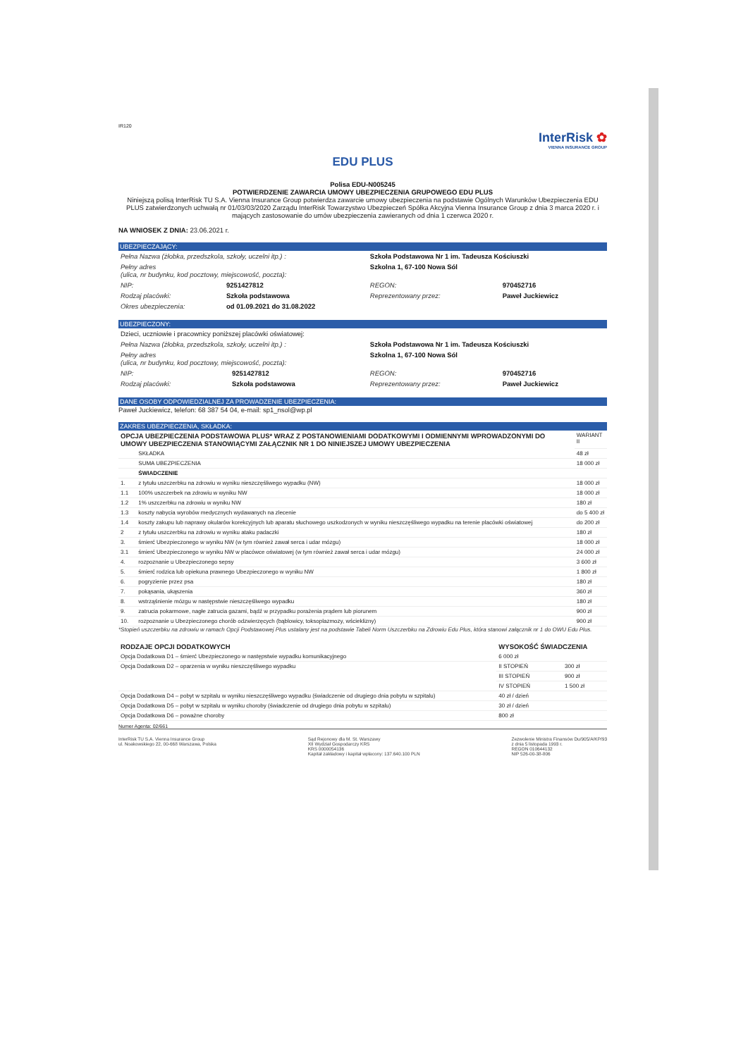IR120
InterRisk ✿
VIENNA INSURANCE GROUP
EDU PLUS
Polisa EDU-N005245
POTWIERDZENIE ZAWARCIA UMOWY UBEZPIECZENIA GRUPOWEGO EDU PLUS
Niniejszą polisą InterRisk TU S.A. Vienna Insurance Group potwierdza zawarcie umowy ubezpieczenia na podstawie Ogólnych Warunków Ubezpieczenia EDU PLUS zatwierdzonych uchwałą nr 01/03/03/2020 Zarządu InterRisk Towarzystwo Ubezpieczeń Spółka Akcyjna Vienna Insurance Group z dnia 3 marca 2020 r. i mających zastosowanie do umów ubezpieczenia zawieranych od dnia 1 czerwca 2020 r.
NA WNIOSEK Z DNIA: 23.06.2021 r.
UBEZPIECZAJĄCY:
| Pełna Nazwa (żłobka, przedszkola, szkoły, uczelni itp.) : | | Szkoła Podstawowa Nr 1 im. Tadeusza Kościuszki | |
| Pełny adres (ulica, nr budynku, kod pocztowy, miejscowość, poczta): | | Szkolna 1, 67-100 Nowa Sól | |
| NIP: | 9251427812 | REGON: | 970452716 |
| Rodzaj placówki: | Szkoła podstawowa | Reprezentowany przez: | Paweł Juckiewicz |
| Okres ubezpieczenia: | od 01.09.2021 do 31.08.2022 | | |
UBEZPIECZONY:
| Dzieci, uczniowie i pracownicy poniższej placówki oświatowej: | | | |
| Pełna Nazwa (żłobka, przedszkola, szkoły, uczelni itp.) : | | Szkoła Podstawowa Nr 1 im. Tadeusza Kościuszki | |
| Pełny adres (ulica, nr budynku, kod pocztowy, miejscowość, poczta): | | Szkolna 1, 67-100 Nowa Sól | |
| NIP: | 9251427812 | REGON: | 970452716 |
| Rodzaj placówki: | Szkoła podstawowa | Reprezentowany przez: | Paweł Juckiewicz |
DANE OSOBY ODPOWIEDZIALNEJ ZA PROWADZENIE UBEZPIECZENIA:
Paweł Juckiewicz, telefon: 68 387 54 04, e-mail: sp1_nsol@wp.pl
ZAKRES UBEZPIECZENIA, SKŁADKA:
| OPCJA UBEZPIECZENIA PODSTAWOWA PLUS* WRAZ Z POSTANOWIENIAMI DODATKOWYMI I ODMIENNYMI WPROWADZONYMI DO UMOWY UBEZPIECZENIA STANOWIĄCYMI ZAŁĄCZNIK NR 1 DO NINIEJSZEJ UMOWY UBEZPIECZENIA | | WARIANT II |
| | SKŁADKA | 48 zł |
| | SUMA UBEZPIECZENIA | 18 000 zł |
| | ŚWIADCZENIE | |
| 1. | z tytułu uszczerbku na zdrowiu w wyniku nieszczęśliwego wypadku (NW) | 18 000 zł |
| 1.1 | 100% uszczerbek na zdrowiu w wyniku NW | 18 000 zł |
| 1.2 | 1% uszczerbku na zdrowiu w wyniku NW | 180 zł |
| 1.3 | koszty nabycia wyrobów medycznych wydawanych na zlecenie | do 5 400 zł |
| 1.4 | koszty zakupu lub naprawy okularów korekcyjnych lub aparatu słuchowego uszkodzonych w wyniku nieszczęśliwego wypadku na terenie placówki oświatowej | do 200 zł |
| 2 | z tytułu uszczerbku na zdrowiu w wyniku ataku padaczki | 180 zł |
| 3. | śmierć Ubezpieczonego w wyniku NW (w tym również zawał serca i udar mózgu) | 18 000 zł |
| 3.1 | śmierć Ubezpieczonego w wyniku NW w placówce oświatowej (w tym również zawał serca i udar mózgu) | 24 000 zł |
| 4. | rozpoznanie u Ubezpieczonego sepsy | 3 600 zł |
| 5. | śmierć rodzica lub opiekuna prawnego Ubezpieczonego w wyniku NW | 1 800 zł |
| 6. | pogryzienie przez psa | 180 zł |
| 7. | pokąsania, ukąszenia | 360 zł |
| 8. | wstrząśnienie mózgu w następstwie nieszczęśliwego wypadku | 180 zł |
| 9. | zatrucia pokarmowe, nagłe zatrucia gazami, bądź w przypadku porażenia prądem lub piorunem | 900 zł |
| 10. | rozpoznanie u Ubezpieczonego chorób odzwierzęcych (bąblowicy, toksoplazmozy, wścieklizny) | 900 zł |
*Stopień uszczerbku na zdrowiu w ramach Opcji Podstawowej Plus ustalany jest na podstawie Tabeli Norm Uszczerbku na Zdrowiu Edu Plus, która stanowi załącznik nr 1 do OWU Edu Plus.
| RODZAJE OPCJI DODATKOWYCH | WYSOKOŚĆ ŚWIADCZENIA | |
| --- | --- | --- |
| Opcja Dodatkowa D1 – śmierć Ubezpieczonego w następstwie wypadku komunikacyjnego | 6 000 zł | |
| Opcja Dodatkowa D2 – oparzenia w wyniku nieszczęśliwego wypadku | II STOPIEŃ | 300 zł |
| | III STOPIEŃ | 900 zł |
| | IV STOPIEŃ | 1 500 zł |
| Opcja Dodatkowa D4 – pobyt w szpitalu w wyniku nieszczęśliwego wypadku (świadczenie od drugiego dnia pobytu w szpitalu) | 40 zł / dzień | |
| Opcja Dodatkowa D5 – pobyt w szpitalu w wyniku choroby (świadczenie od drugiego dnia pobytu w szpitalu) | 30 zł / dzień | |
| Opcja Dodatkowa D6 – poważne choroby | 800 zł | |
Numer Agenta: 02/661
InterRisk TU S.A. Vienna Insurance Group
ul. Noakowskiego 22, 00-668 Warszawa, Polska
Sąd Rejonowy dla M. St. Warszawy
XII Wydział Gospodarczy KRS
KRS 0000054136
Kapitał zakładowy i kapitał wpłacony: 137.640.100 PLN
Zezwolenie Ministra Finansów Du/905/A/KP/93
z dnia 5 listopada 1993 r.
REGON 010644132
NIP 526-00-38-806